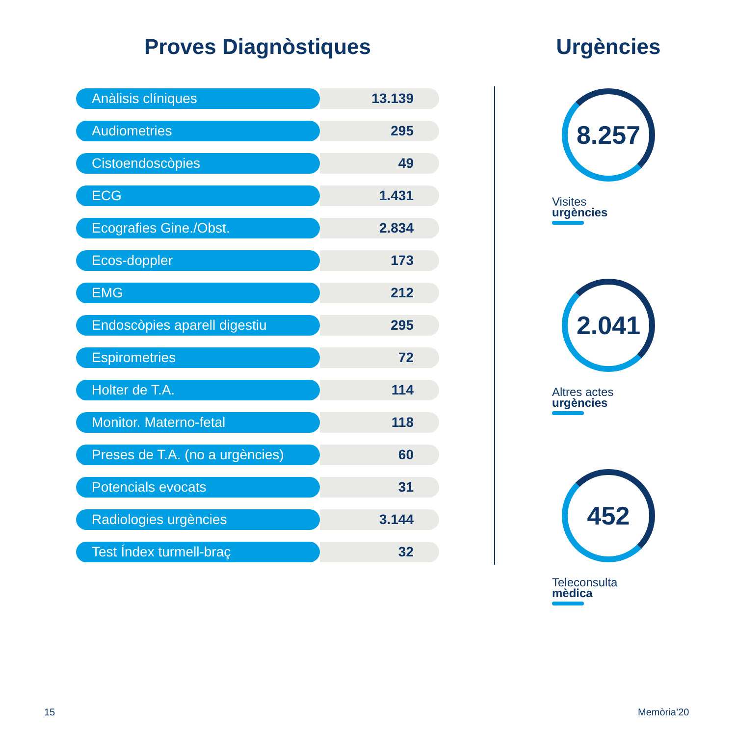Proves Diagnòstiques
| Anàlisis clíniques | 13.139 |
| Audiometries | 295 |
| Cistoendoscòpies | 49 |
| ECG | 1.431 |
| Ecografies Gine./Obst. | 2.834 |
| Ecos-doppler | 173 |
| EMG | 212 |
| Endoscòpies aparell digestiu | 295 |
| Espirometries | 72 |
| Holter de T.A. | 114 |
| Monitor. Materno-fetal | 118 |
| Preses de T.A. (no a urgències) | 60 |
| Potencials evocats | 31 |
| Radiologies urgències | 3.144 |
| Test Índex turmell-braç | 32 |
Urgències
8.257
Visites
urgències
2.041
Altres actes
urgències
452
Teleconsulta
mèdica
15 Memòria’20